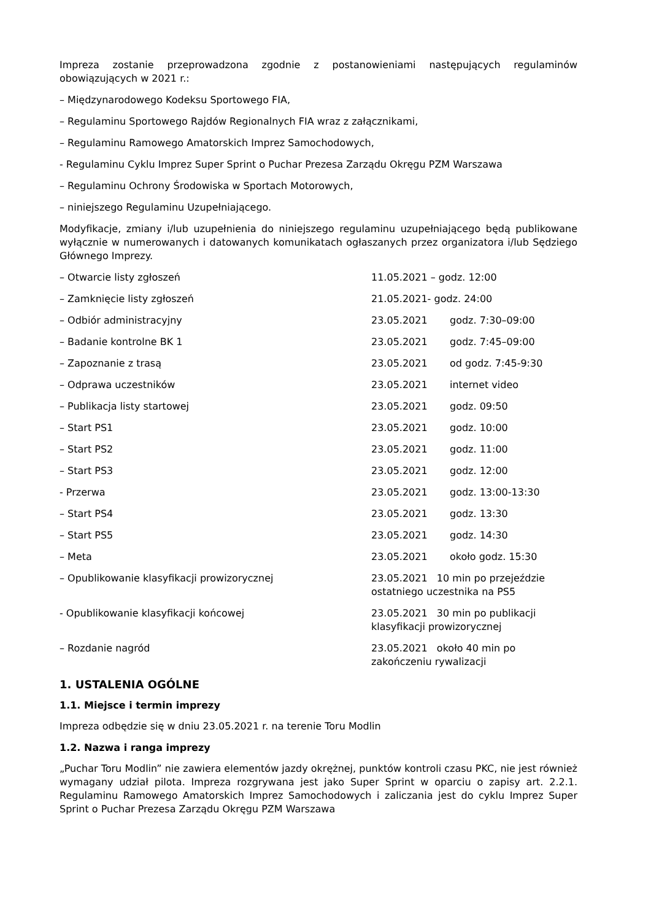Impreza zostanie przeprowadzona zgodnie z postanowieniami następujących regulaminów obowiązujących w 2021 r.:
– Międzynarodowego Kodeksu Sportowego FIA,
– Regulaminu Sportowego Rajdów Regionalnych FIA wraz z załącznikami,
– Regulaminu Ramowego Amatorskich Imprez Samochodowych,
- Regulaminu Cyklu Imprez Super Sprint o Puchar Prezesa Zarządu Okręgu PZM Warszawa
– Regulaminu Ochrony Środowiska w Sportach Motorowych,
– niniejszego Regulaminu Uzupełniającego.
Modyfikacje, zmiany i/lub uzupełnienia do niniejszego regulaminu uzupełniającego będą publikowane wyłącznie w numerowanych i datowanych komunikatach ogłaszanych przez organizatora i/lub Sędziego Głównego Imprezy.
| – Otwarcie listy zgłoszeń | 11.05.2021 – godz. 12:00 | |
| – Zamknięcie listy zgłoszeń | 21.05.2021- godz. 24:00 | |
| – Odbiór administracyjny | 23.05.2021 | godz. 7:30–09:00 |
| – Badanie kontrolne BK 1 | 23.05.2021 | godz. 7:45–09:00 |
| – Zapoznanie z trasą | 23.05.2021 | od godz. 7:45-9:30 |
| – Odprawa uczestników | 23.05.2021 | internet video |
| – Publikacja listy startowej | 23.05.2021 | godz. 09:50 |
| – Start PS1 | 23.05.2021 | godz. 10:00 |
| – Start PS2 | 23.05.2021 | godz. 11:00 |
| – Start PS3 | 23.05.2021 | godz. 12:00 |
| - Przerwa | 23.05.2021 | godz. 13:00-13:30 |
| – Start PS4 | 23.05.2021 | godz. 13:30 |
| – Start PS5 | 23.05.2021 | godz. 14:30 |
| – Meta | 23.05.2021 | około godz. 15:30 |
| – Opublikowanie klasyfikacji prowizorycznej | 23.05.2021 10 min po przejeździe ostatniego uczestnika na PS5 | |
| - Opublikowanie klasyfikacji końcowej | 23.05.2021 30 min po publikacji klasyfikacji prowizorycznej | |
| – Rozdanie nagród | 23.05.2021 około 40 min po zakończeniu rywalizacji | |
1. USTALENIA OGÓLNE
1.1. Miejsce i termin imprezy
Impreza odbędzie się w dniu 23.05.2021 r. na terenie Toru Modlin
1.2. Nazwa i ranga imprezy
„Puchar Toru Modlin” nie zawiera elementów jazdy okrężnej, punktów kontroli czasu PKC, nie jest również wymagany udział pilota. Impreza rozgrywana jest jako Super Sprint w oparciu o zapisy art. 2.2.1. Regulaminu Ramowego Amatorskich Imprez Samochodowych i zaliczania jest do cyklu Imprez Super Sprint o Puchar Prezesa Zarządu Okręgu PZM Warszawa